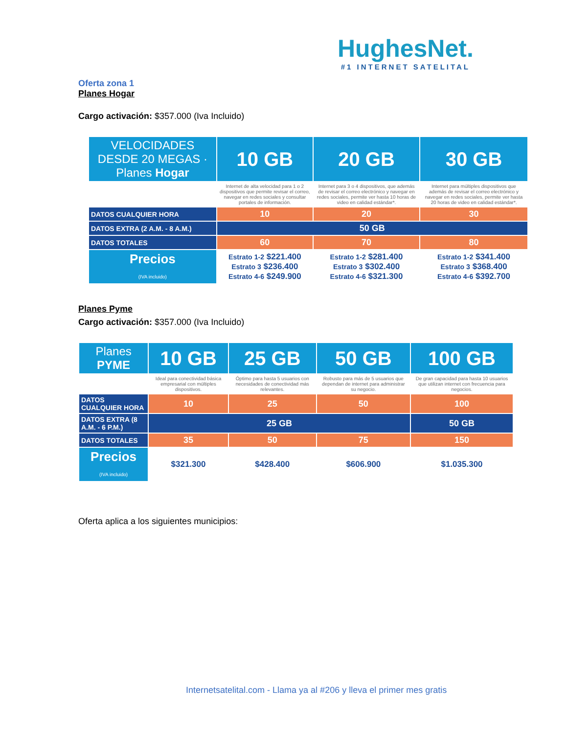HughesNet.
#1 INTERNET SATELITAL
Oferta zona 1
Planes Hogar
Cargo activación: $357.000 (Iva Incluido)
| VELOCIDADES DESDE 20 MEGAS · Planes Hogar | 10 GB | 20 GB | 30 GB |
| --- | --- | --- | --- |
| | Internet de alta velocidad para 1 o 2 dispositivos que permite revisar el correo, navegar en redes sociales y consultar portales de información. | Internet para 3 o 4 dispositivos, que además de revisar el correo electrónico y navegar en redes sociales, permite ver hasta 10 horas de video en calidad estándar*. | Internet para múltiples dispositivos que además de revisar el correo electrónico y navegar en redes sociales, permite ver hasta 20 horas de video en calidad estándar*. |
| DATOS CUALQUIER HORA | 10 | 20 | 30 |
| DATOS EXTRA (2 A.M. - 8 A.M.) | 50 GB | | |
| DATOS TOTALES | 60 | 70 | 80 |
| Precios (IVA incluido) | Estrato 1-2 $221.400 Estrato 3 $236.400 Estrato 4-6 $249.900 | Estrato 1-2 $281.400 Estrato 3 $302.400 Estrato 4-6 $321.300 | Estrato 1-2 $341.400 Estrato 3 $368.400 Estrato 4-6 $392.700 |
Planes Pyme
Cargo activación: $357.000 (Iva Incluido)
| Planes PYME | 10 GB | 25 GB | 50 GB | 100 GB |
| --- | --- | --- | --- | --- |
| | Ideal para conectividad básica empresarial con múltiples dispositivos. | Óptimo para hasta 5 usuarios con necesidades de conectividad más relevantes. | Robusto para más de 5 usuarios que dependan de internet para administrar su negocio. | De gran capacidad para hasta 10 usuarios que utilizan internet con frecuencia para negocios. |
| DATOS CUALQUIER HORA | 10 | 25 | 50 | 100 |
| DATOS EXTRA (8 A.M. - 6 P.M.) | 25 GB | | | 50 GB |
| DATOS TOTALES | 35 | 50 | 75 | 150 |
| Precios (IVA incluido) | $321.300 | $428.400 | $606.900 | $1.035.300 |
Oferta aplica a los siguientes municipios:
Internetsatelital.com - Llama ya al #206 y lleva el primer mes gratis